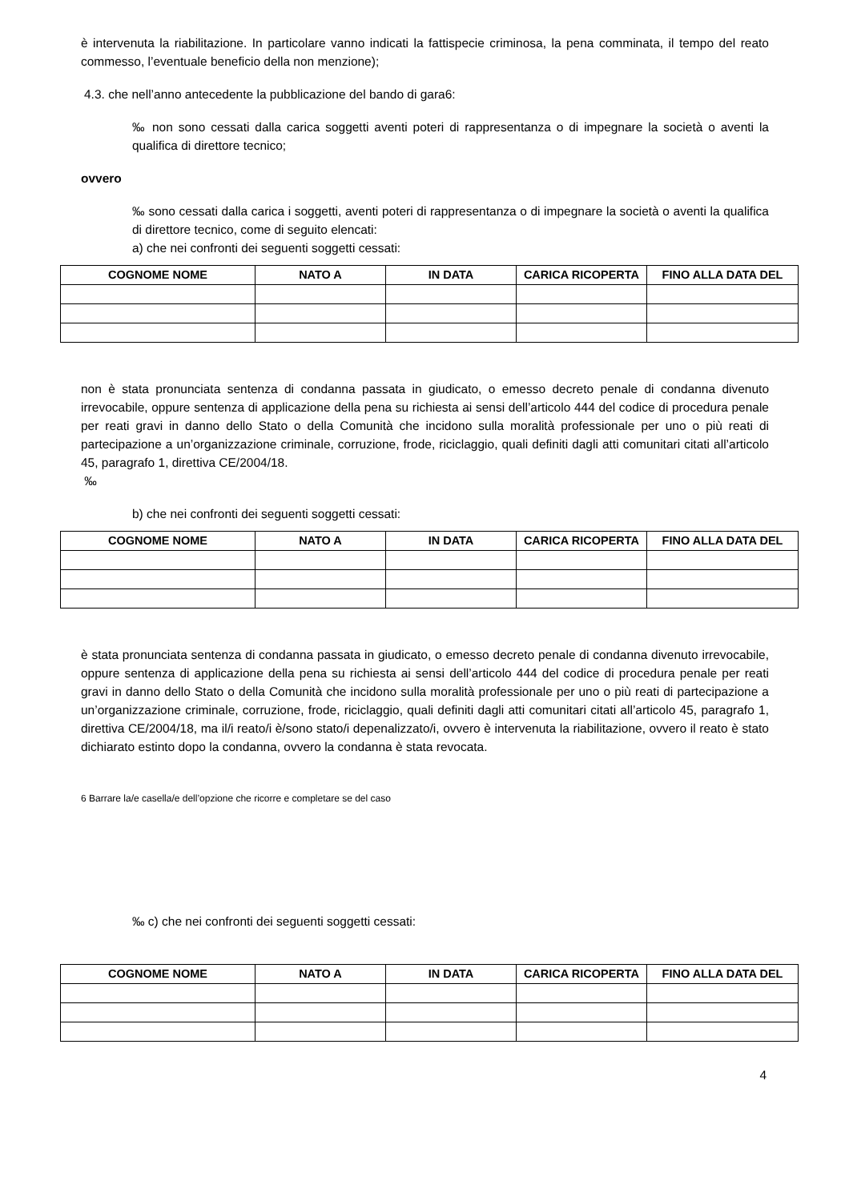è intervenuta la riabilitazione. In particolare vanno indicati la fattispecie criminosa, la pena comminata, il tempo del reato commesso, l’eventuale beneficio della non menzione);
4.3. che nell’anno antecedente la pubblicazione del bando di gara6:
‰ non sono cessati dalla carica soggetti aventi poteri di rappresentanza o di impegnare la società o aventi la qualifica di direttore tecnico;
ovvero
‰ sono cessati dalla carica i soggetti, aventi poteri di rappresentanza o di impegnare la società o aventi la qualifica di direttore tecnico, come di seguito elencati:
a) che nei confronti dei seguenti soggetti cessati:
| COGNOME NOME | NATO A | IN DATA | CARICA RICOPERTA | FINO ALLA DATA DEL |
| --- | --- | --- | --- | --- |
non è stata pronunciata sentenza di condanna passata in giudicato, o emesso decreto penale di condanna divenuto irrevocabile, oppure sentenza di applicazione della pena su richiesta ai sensi dell’articolo 444 del codice di procedura penale per reati gravi in danno dello Stato o della Comunità che incidono sulla moralità professionale per uno o più reati di partecipazione a un’organizzazione criminale, corruzione, frode, riciclaggio, quali definiti dagli atti comunitari citati all’articolo 45, paragrafo 1, direttiva CE/2004/18.
‰
b) che nei confronti dei seguenti soggetti cessati:
| COGNOME NOME | NATO A | IN DATA | CARICA RICOPERTA | FINO ALLA DATA DEL |
| --- | --- | --- | --- | --- |
è stata pronunciata sentenza di condanna passata in giudicato, o emesso decreto penale di condanna divenuto irrevocabile, oppure sentenza di applicazione della pena su richiesta ai sensi dell’articolo 444 del codice di procedura penale per reati gravi in danno dello Stato o della Comunità che incidono sulla moralità professionale per uno o più reati di partecipazione a un’organizzazione criminale, corruzione, frode, riciclaggio, quali definiti dagli atti comunitari citati all’articolo 45, paragrafo 1, direttiva CE/2004/18, ma il/i reato/i è/sono stato/i depenalizzato/i, ovvero è intervenuta la riabilitazione, ovvero il reato è stato dichiarato estinto dopo la condanna, ovvero la condanna è stata revocata.
6 Barrare la/e casella/e dell’opzione che ricorre e completare se del caso
‰ c) che nei confronti dei seguenti soggetti cessati:
| COGNOME NOME | NATO A | IN DATA | CARICA RICOPERTA | FINO ALLA DATA DEL |
| --- | --- | --- | --- | --- |
4